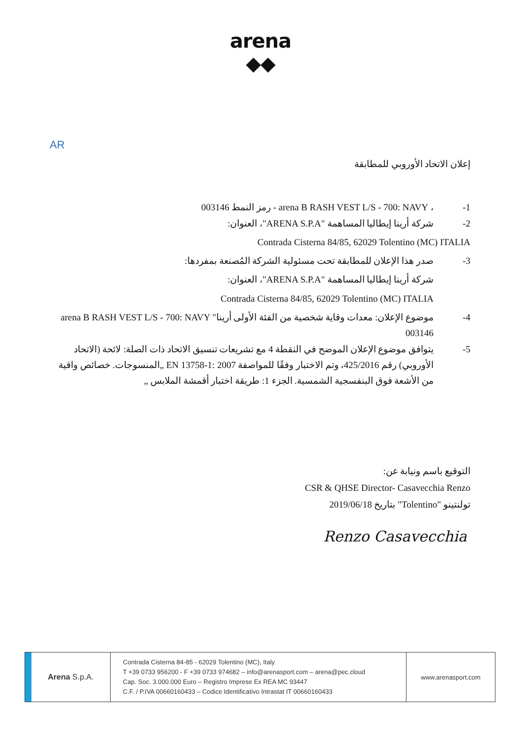arena
◆◆
AR
إعلان الاتحاد الأوروبي للمطابقة
1- ، arena B RASH VEST L/S - 700: NAVY - رمز النمط 003146
2- شركة أرينا إيطاليا المساهمة "ARENA S.P.A"، العنوان:
Contrada Cisterna 84/85, 62029 Tolentino (MC) ITALIA
3- صدر هذا الإعلان للمطابقة تحت مسئولية الشركة المُصنعة بمفردها:
شركة أرينا إيطاليا المساهمة "ARENA S.P.A"، العنوان:
Contrada Cisterna 84/85, 62029 Tolentino (MC) ITALIA
4- موضوع الإعلان: معدات وقاية شخصية من الفئة الأولى أرينا" arena B RASH VEST L/S - 700: NAVY 003146
5- يتوافق موضوع الإعلان الموضح في النقطة 4 مع تشريعات تنسيق الاتحاد ذات الصلة: لائحة (الاتحاد الأوروبي) رقم 425/2016، وتم الاختبار وفقًا للمواصفة EN 13758-1: 2007 „المنسوجات. خصائص واقية من الأشعة فوق البنفسجية الشمسية. الجزء 1: طريقة اختبار أقمشة الملابس „
التوقيع باسم ونيابة عن:
CSR & QHSE Director- Casavecchia Renzo
تولنتينو "Tolentino" بتاريخ 2019/06/18
Renzo Casavecchia
Arena S.p.A.
Contrada Cisterna 84-85 - 62029 Tolentino (MC), Italy
T +39 0733 956200 - F +39 0733 974682 – info@arenasport.com – arena@pec.cloud
Cap. Soc. 3.000.000 Euro – Registro Imprese Ex REA MC 93447
C.F. / P.IVA 00660160433 – Codice Identificativo Intrastat IT 00660160433
www.arenasport.com